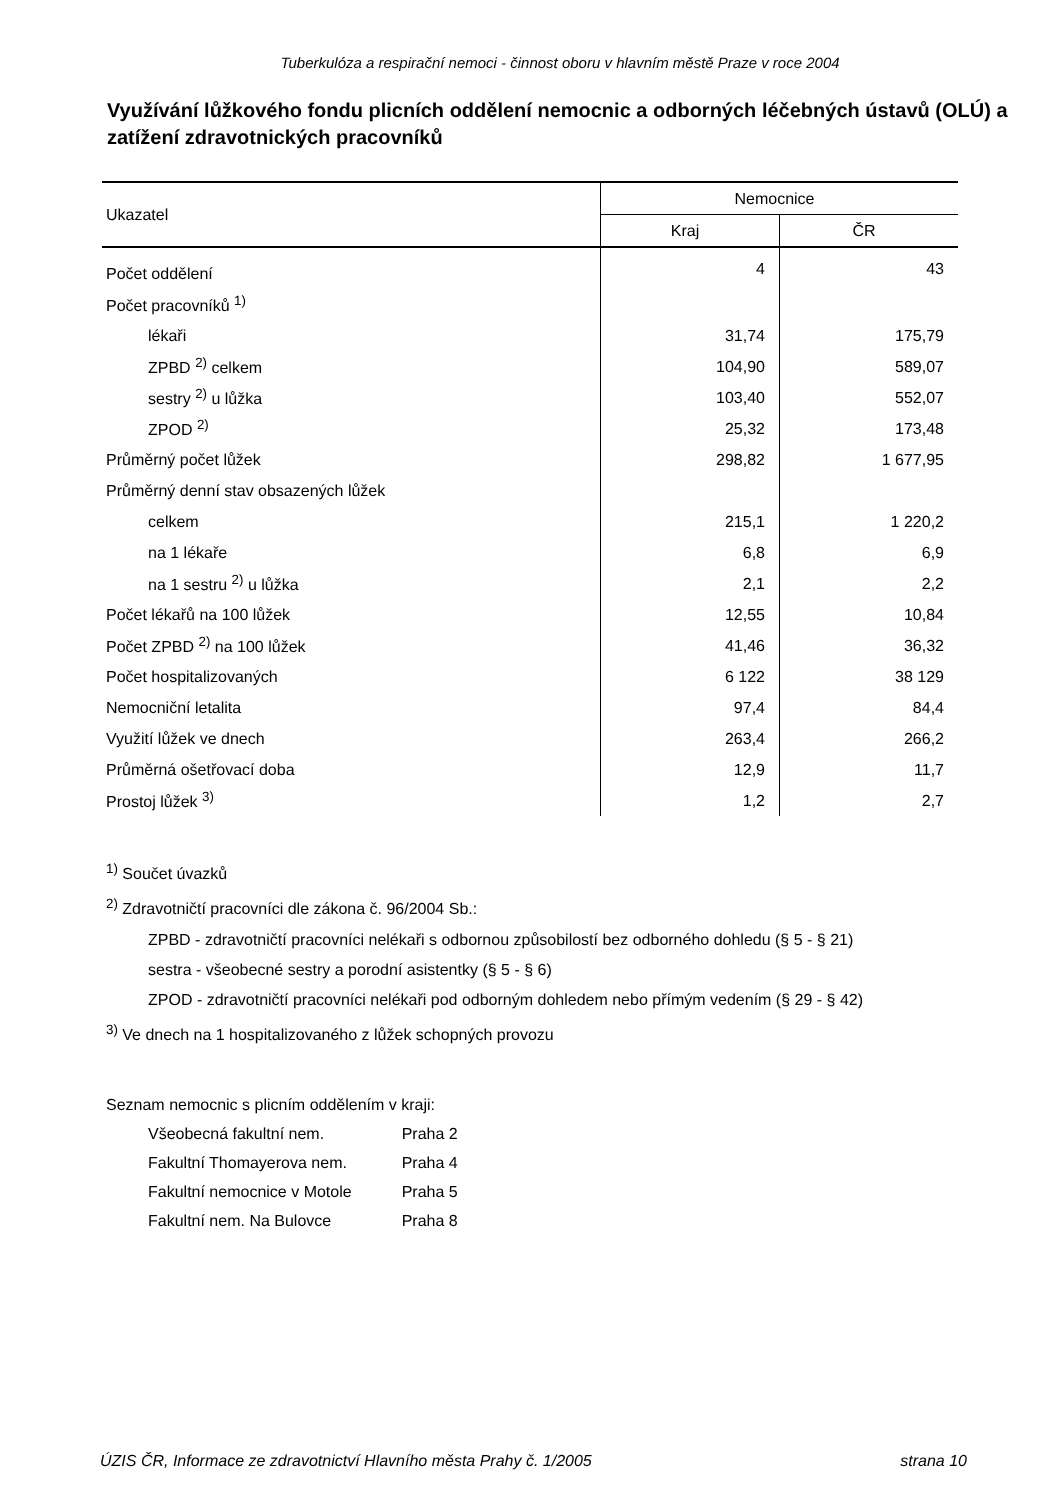Tuberkulóza a respirační nemoci - činnost oboru v hlavním městě Praze v roce 2004
Využívání lůžkového fondu plicních oddělení nemocnic a odborných léčebných ústavů (OLÚ) a zatížení zdravotnických pracovníků
| Ukazatel | Nemocnice | |
| --- | --- | --- |
| | Kraj | ČR |
| Počet oddělení | 4 | 43 |
| Počet pracovníků <sup>1)</sup> | | |
| lékaři | 31,74 | 175,79 |
| ZPBD <sup>2)</sup> celkem | 104,90 | 589,07 |
| sestry <sup>2)</sup> u lůžka | 103,40 | 552,07 |
| ZPOD <sup>2)</sup> | 25,32 | 173,48 |
| Průměrný počet lůžek | 298,82 | 1 677,95 |
| Průměrný denní stav obsazených lůžek | | |
| celkem | 215,1 | 1 220,2 |
| na 1 lékaře | 6,8 | 6,9 |
| na 1 sestru <sup>2)</sup> u lůžka | 2,1 | 2,2 |
| Počet lékařů na 100 lůžek | 12,55 | 10,84 |
| Počet ZPBD <sup>2)</sup> na 100 lůžek | 41,46 | 36,32 |
| Počet hospitalizovaných | 6 122 | 38 129 |
| Nemocniční letalita | 97,4 | 84,4 |
| Využití lůžek ve dnech | 263,4 | 266,2 |
| Průměrná ošetřovací doba | 12,9 | 11,7 |
| Prostoj lůžek <sup>3)</sup> | 1,2 | 2,7 |
<sup>1)</sup> Součet úvazků
<sup>2)</sup> Zdravotničtí pracovníci dle zákona č. 96/2004 Sb.:
ZPBD - zdravotničtí pracovníci nelékaři s odbornou způsobilostí bez odborného dohledu (§ 5 - § 21)
sestra - všeobecné sestry a porodní asistentky (§ 5 - § 6)
ZPOD - zdravotničtí pracovníci nelékaři pod odborným dohledem nebo přímým vedením (§ 29 - § 42)
<sup>3)</sup> Ve dnech na 1 hospitalizovaného z lůžek schopných provozu
Seznam nemocnic s plicním oddělením v kraji:
| Všeobecná fakultní nem. | Praha 2 |
| Fakultní Thomayerova nem. | Praha 4 |
| Fakultní nemocnice v Motole | Praha 5 |
| Fakultní nem. Na Bulovce | Praha 8 |
ÚZIS ČR, Informace ze zdravotnictví Hlavního města Prahy č. 1/2005 strana 10